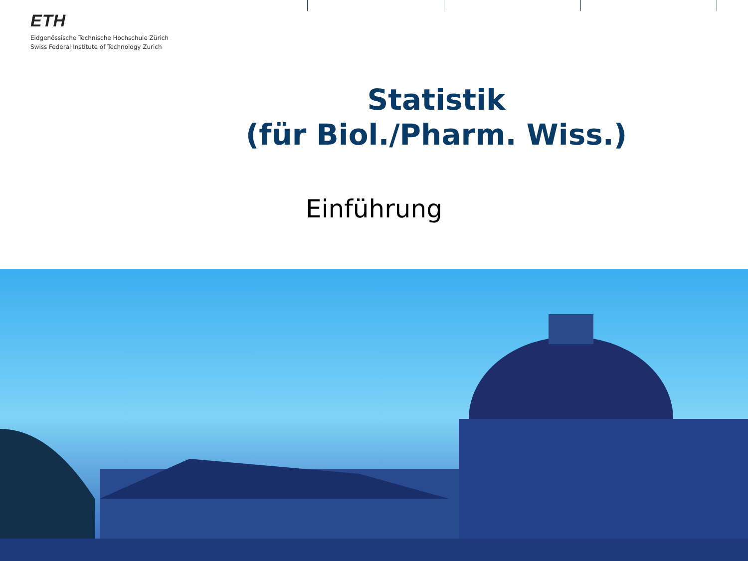ETH
Eidgenössische Technische Hochschule Zürich
Swiss Federal Institute of Technology Zurich
Statistik
(für Biol./Pharm. Wiss.)
Einführung